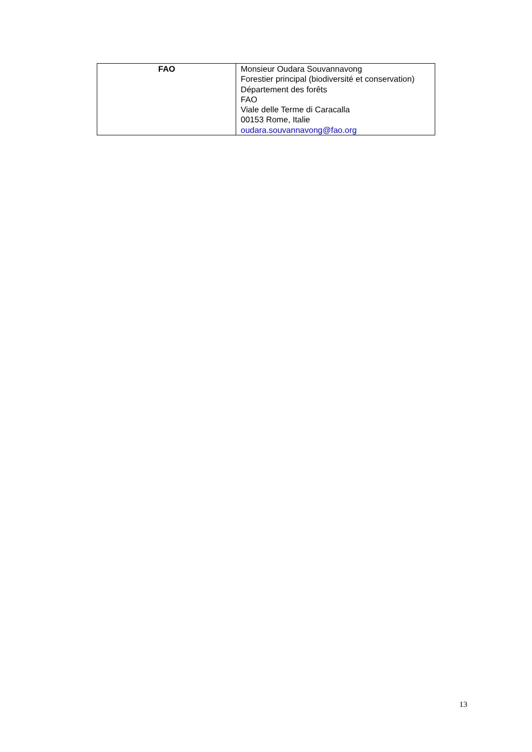| FAO | Monsieur Oudara Souvannavong Forestier principal (biodiversité et conservation) Département des forêts FAO Viale delle Terme di Caracalla 00153 Rome, Italie oudara.souvannavong@fao.org |
13